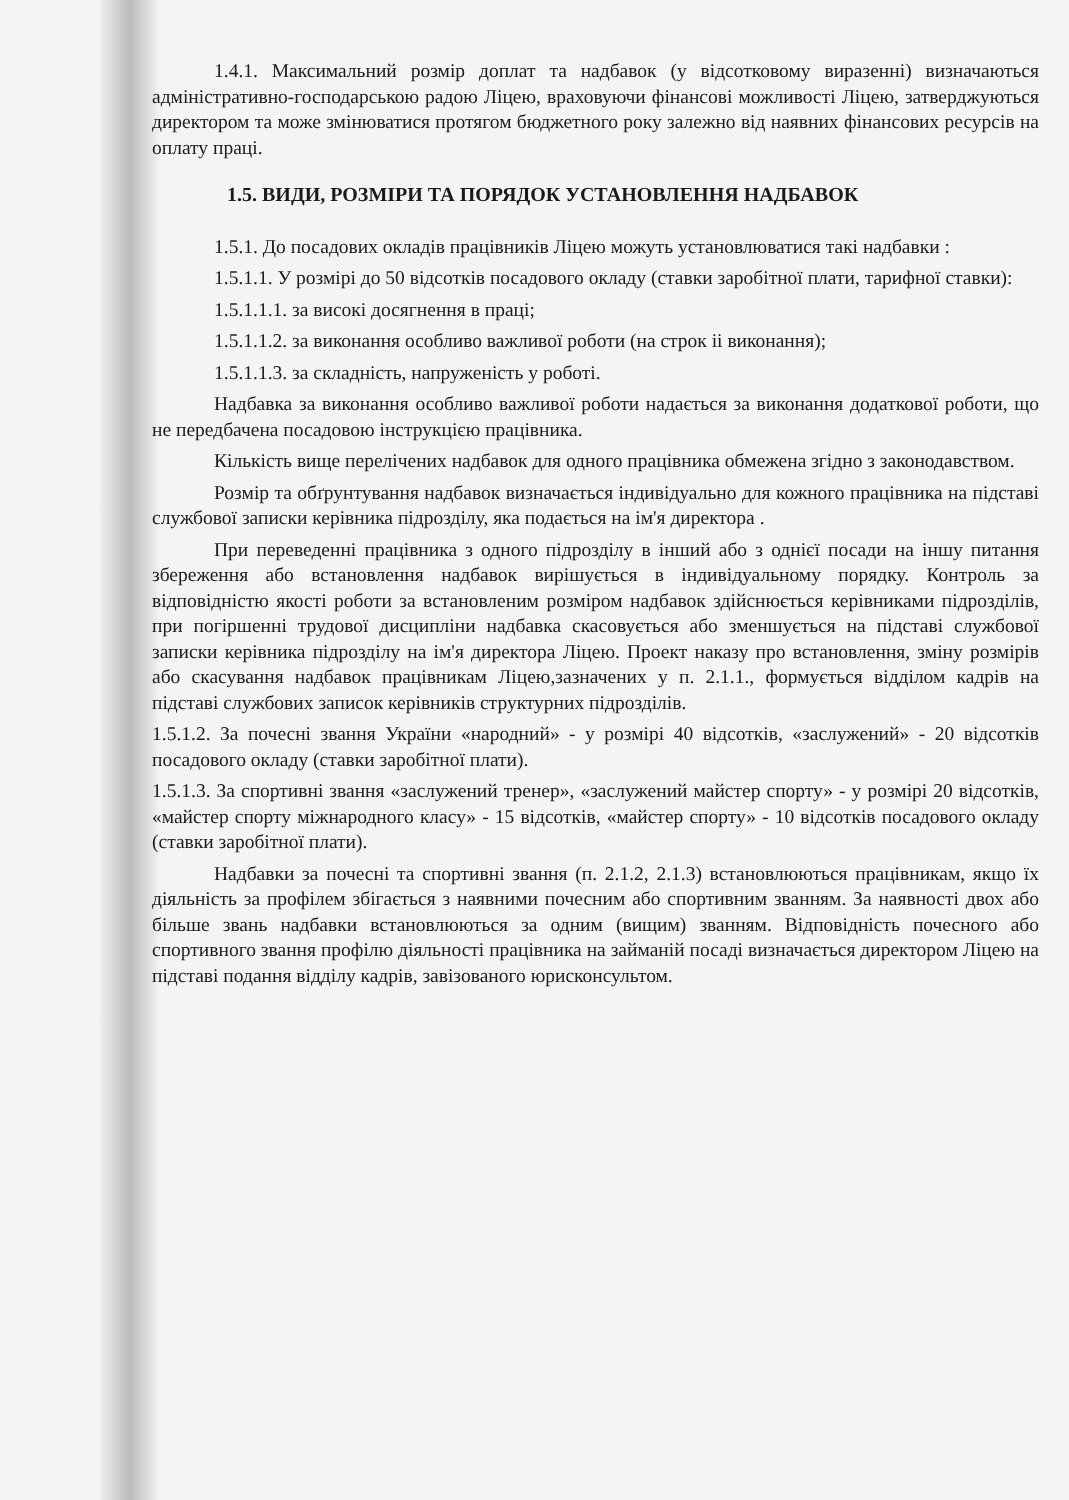1.4.1. Максимальний розмір доплат та надбавок (у відсотковому виразенні) визначаються адміністративно-господарською радою Ліцею, враховуючи фінансові можливості Ліцею, затверджуються директором та може змінюватися протягом бюджетного року залежно від наявних фінансових ресурсів на оплату праці.
1.5. ВИДИ, РОЗМІРИ ТА ПОРЯДОК УСТАНОВЛЕННЯ НАДБАВОК
1.5.1. До посадових окладів працівників Ліцею можуть установлюватися такі надбавки :
1.5.1.1. У розмірі до 50 відсотків посадового окладу (ставки заробітної плати, тарифної ставки):
1.5.1.1.1. за високі досягнення в праці;
1.5.1.1.2. за виконання особливо важливої роботи (на строк іі виконання);
1.5.1.1.3. за складність, напруженість у роботі.
Надбавка за виконання особливо важливої роботи надається за виконання додаткової роботи, що не передбачена посадовою інструкцією працівника.
Кількість вище перелічених надбавок для одного працівника обмежена згідно з законодавством.
Розмір та обґрунтування надбавок визначається індивідуально для кожного працівника на підставі службової записки керівника підрозділу, яка подається на ім'я директора .
При переведенні працівника з одного підрозділу в інший або з однієї посади на іншу питання збереження або встановлення надбавок вирішується в індивідуальному порядку. Контроль за відповідністю якості роботи за встановленим розміром надбавок здійснюється керівниками підрозділів, при погіршенні трудової дисципліни надбавка скасовується або зменшується на підставі службової записки керівника підрозділу на ім'я директора Ліцею. Проект наказу про встановлення, зміну розмірів або скасування надбавок працівникам Ліцею,зазначених у п. 2.1.1., формується відділом кадрів на підставі службових записок керівників структурних підрозділів.
1.5.1.2. За почесні звання України «народний» - у розмірі 40 відсотків, «заслужений» - 20 відсотків посадового окладу (ставки заробітної плати).
1.5.1.3. За спортивні звання «заслужений тренер», «заслужений майстер спорту» - у розмірі 20 відсотків, «майстер спорту міжнародного класу» - 15 відсотків, «майстер спорту» - 10 відсотків посадового окладу (ставки заробітної плати).
Надбавки за почесні та спортивні звання (п. 2.1.2, 2.1.3) встановлюються працівникам, якщо їх діяльність за профілем збігається з наявними почесним або спортивним званням. За наявності двох або більше звань надбавки встановлюються за одним (вищим) званням. Відповідність почесного або спортивного звання профілю діяльності працівника на займаній посаді визначається директором Ліцею на підставі подання відділу кадрів, завізованого юрисконсультом.